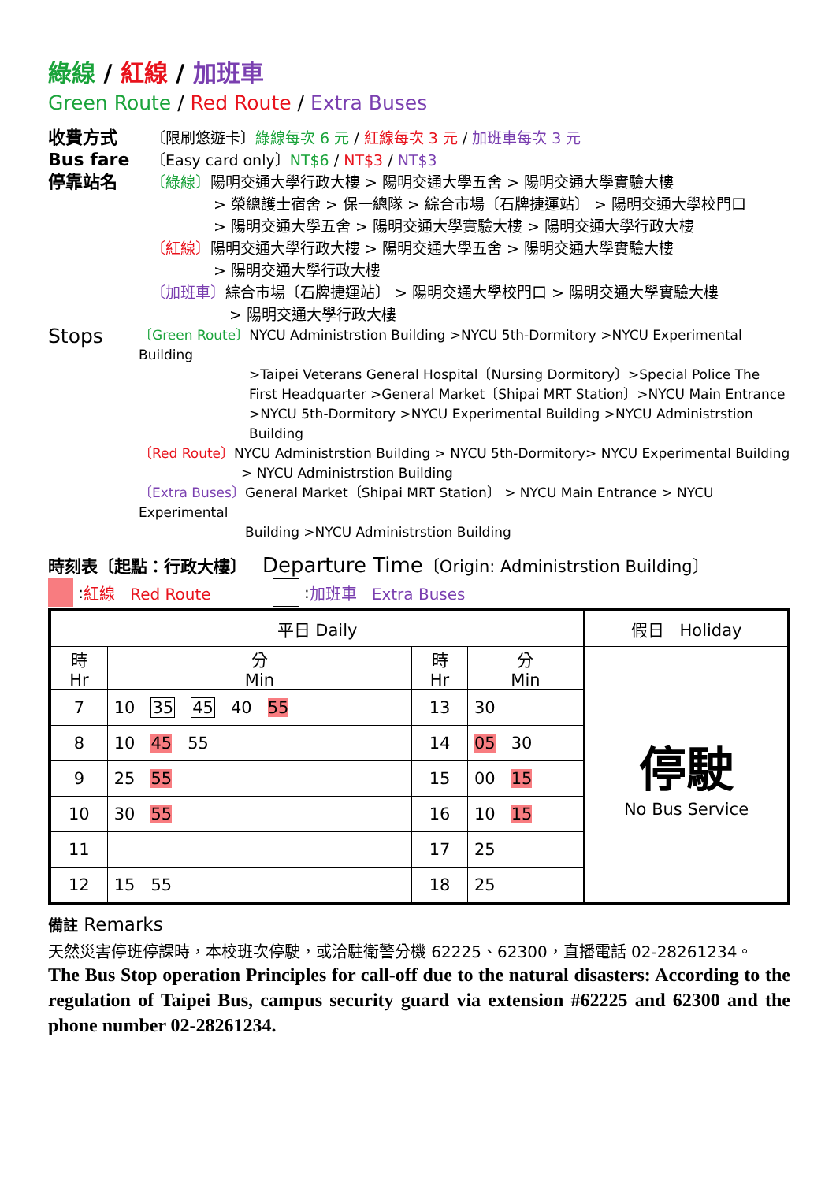綠線 / 紅線 / 加班車
Green Route / Red Route / Extra Buses
收費方式
Bus fare
停靠站名
〔限刷悠遊卡〕綠線每次 6 元 / 紅線每次 3 元 / 加班車每次 3 元
〔Easy card only〕NT$6 / NT$3 / NT$3
〔綠線〕陽明交通大學行政大樓 > 陽明交通大學五舍 > 陽明交通大學實驗大樓
> 榮總護士宿舍 > 保一總隊 > 綜合市場〔石牌捷運站〕 > 陽明交通大學校門口
> 陽明交通大學五舍 > 陽明交通大學實驗大樓 > 陽明交通大學行政大樓
〔紅線〕陽明交通大學行政大樓 > 陽明交通大學五舍 > 陽明交通大學實驗大樓
> 陽明交通大學行政大樓
〔加班車〕綜合市場〔石牌捷運站〕 > 陽明交通大學校門口 > 陽明交通大學實驗大樓
> 陽明交通大學行政大樓
Stops
〔Green Route〕NYCU Administrstion Building >NYCU 5th-Dormitory >NYCU Experimental Building
>Taipei Veterans General Hospital〔Nursing Dormitory〕>Special Police The First Headquarter >General Market〔Shipai MRT Station〕>NYCU Main Entrance >NYCU 5th-Dormitory >NYCU Experimental Building >NYCU Administrstion Building
〔Red Route〕NYCU Administrstion Building > NYCU 5th-Dormitory> NYCU Experimental Building
> NYCU Administrstion Building
〔Extra Buses〕General Market〔Shipai MRT Station〕 > NYCU Main Entrance > NYCU Experimental
Building >NYCU Administrstion Building
時刻表〔起點：行政大樓〕 Departure Time〔Origin: Administrstion Building〕
: 紅線 Red Route : 加班車 Extra Buses
| 平日 Daily | | | | 假日 Holiday |
| --- | --- | --- | --- | --- |
| 時 Hr | 分 Min | 時 Hr | 分 Min | 停駛 No Bus Service |
| 7 | 10 35 45 40 55 | 13 | 30 | |
| 8 | 10 45 55 | 14 | 05 30 | |
| 9 | 25 55 | 15 | 00 15 | |
| 10 | 30 55 | 16 | 10 15 | |
| 11 | | 17 | 25 | |
| 12 | 15 55 | 18 | 25 | |
備註 Remarks
天然災害停班停課時，本校班次停駛，或洽駐衛警分機 62225、62300，直播電話 02-28261234。
The Bus Stop operation Principles for call-off due to the natural disasters: According to the regulation of Taipei Bus, campus security guard via extension #62225 and 62300 and the phone number 02-28261234.